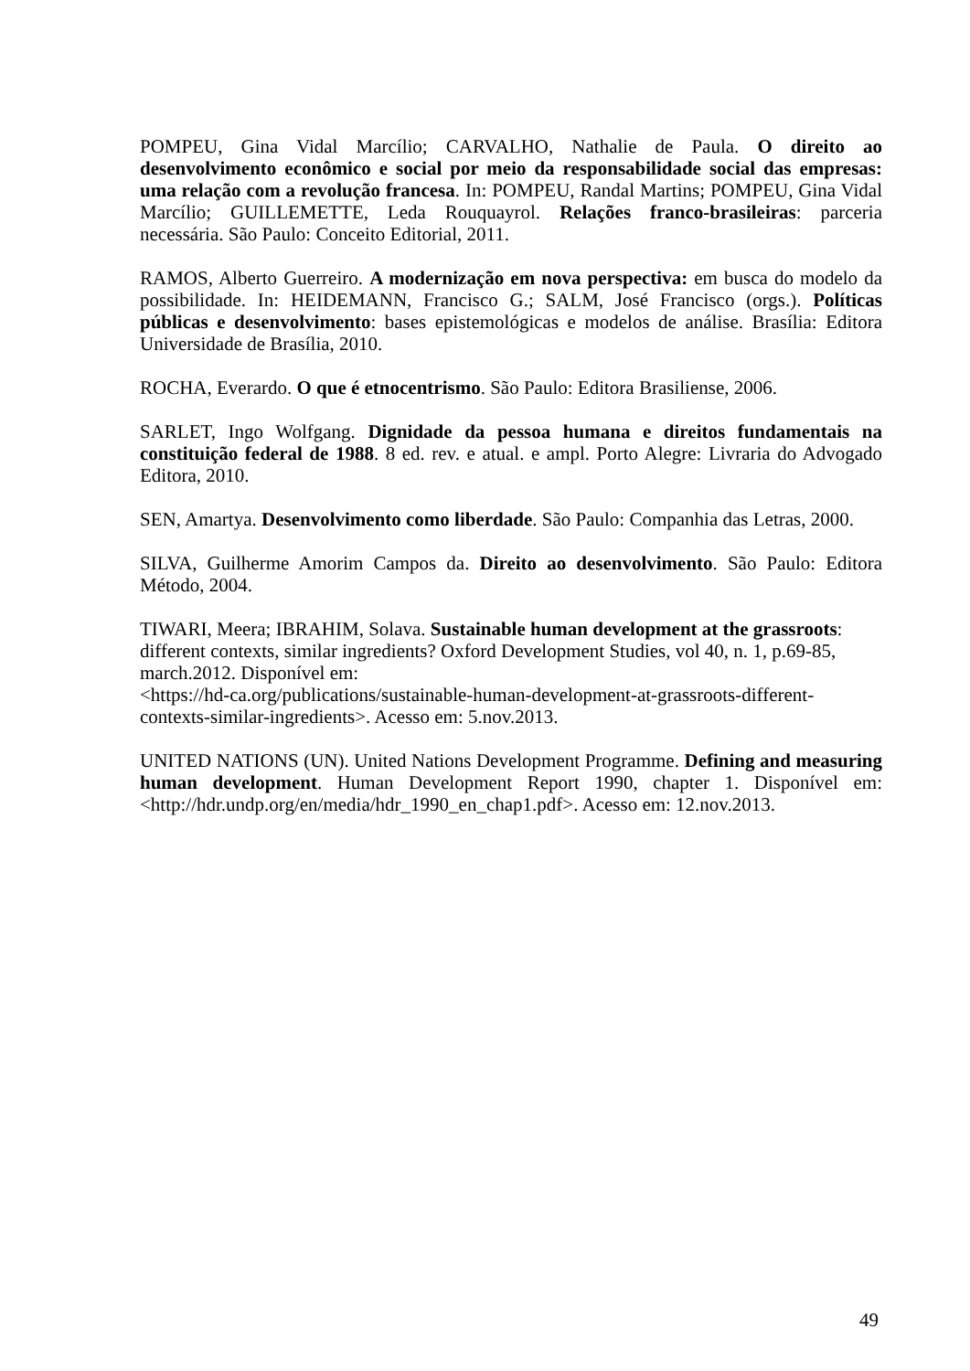POMPEU, Gina Vidal Marcílio; CARVALHO, Nathalie de Paula. O direito ao desenvolvimento econômico e social por meio da responsabilidade social das empresas: uma relação com a revolução francesa. In: POMPEU, Randal Martins; POMPEU, Gina Vidal Marcílio; GUILLEMETTE, Leda Rouquayrol. Relações franco-brasileiras: parceria necessária. São Paulo: Conceito Editorial, 2011.
RAMOS, Alberto Guerreiro. A modernização em nova perspectiva: em busca do modelo da possibilidade. In: HEIDEMANN, Francisco G.; SALM, José Francisco (orgs.). Políticas públicas e desenvolvimento: bases epistemológicas e modelos de análise. Brasília: Editora Universidade de Brasília, 2010.
ROCHA, Everardo. O que é etnocentrismo. São Paulo: Editora Brasiliense, 2006.
SARLET, Ingo Wolfgang. Dignidade da pessoa humana e direitos fundamentais na constituição federal de 1988. 8 ed. rev. e atual. e ampl. Porto Alegre: Livraria do Advogado Editora, 2010.
SEN, Amartya. Desenvolvimento como liberdade. São Paulo: Companhia das Letras, 2000.
SILVA, Guilherme Amorim Campos da. Direito ao desenvolvimento. São Paulo: Editora Método, 2004.
TIWARI, Meera; IBRAHIM, Solava. Sustainable human development at the grassroots: different contexts, similar ingredients? Oxford Development Studies, vol 40, n. 1, p.69-85, march.2012. Disponível em:
<https://hd-ca.org/publications/sustainable-human-development-at-grassroots-different-contexts-similar-ingredients>. Acesso em: 5.nov.2013.
UNITED NATIONS (UN). United Nations Development Programme. Defining and measuring human development. Human Development Report 1990, chapter 1. Disponível em: <http://hdr.undp.org/en/media/hdr_1990_en_chap1.pdf>. Acesso em: 12.nov.2013.
49